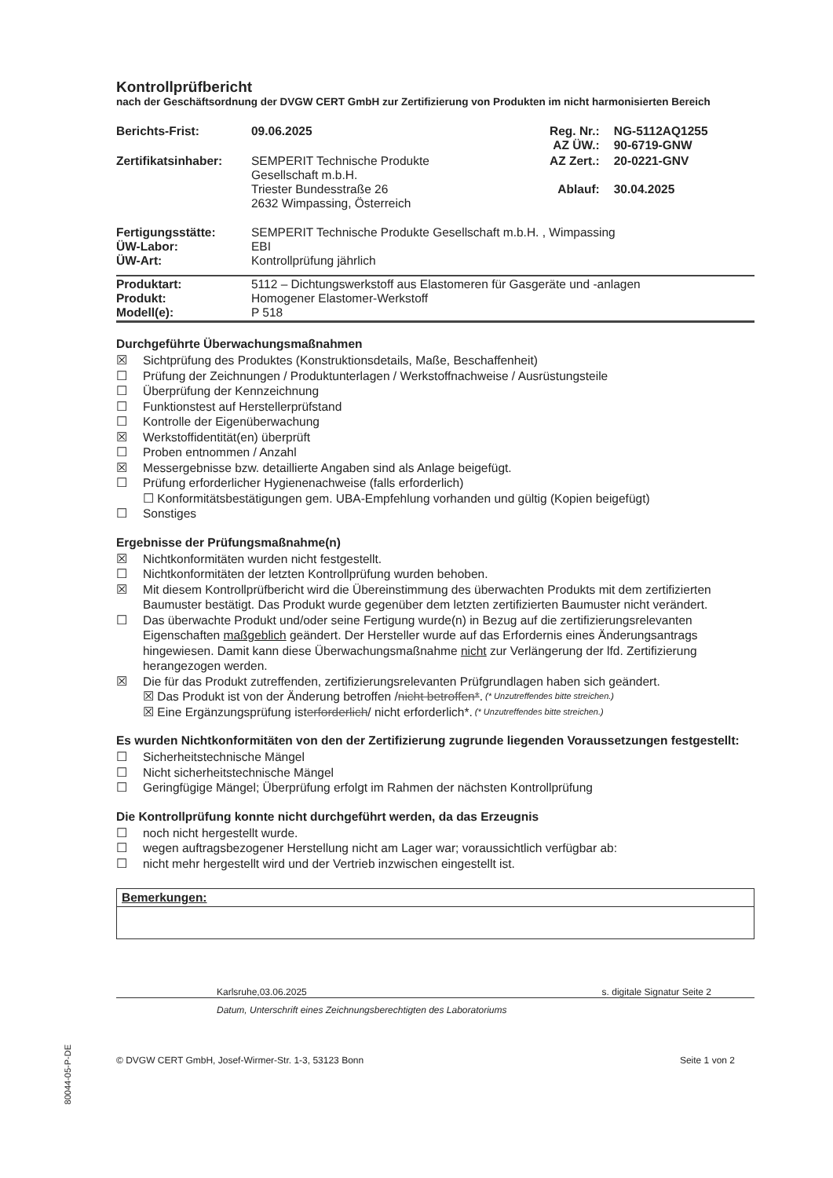Kontrollprüfbericht
nach der Geschäftsordnung der DVGW CERT GmbH zur Zertifizierung von Produkten im nicht harmonisierten Bereich
| Berichts-Frist: | 09.06.2025 | Reg. Nr.: AZ ÜW.: | NG-5112AQ1255 90-6719-GNW |
| Zertifikatsinhaber: | SEMPERIT Technische Produkte Gesellschaft m.b.H. Triester Bundesstraße 26 2632 Wimpassing, Österreich | AZ Zert.: Ablauf: | 20-0221-GNV 30.04.2025 |
| Fertigungsstätte: ÜW-Labor: ÜW-Art: | SEMPERIT Technische Produkte Gesellschaft m.b.H. , Wimpassing EBI Kontrollprüfung jährlich | | |
| Produktart: Produkt: Modell(e): | 5112 – Dichtungswerkstoff aus Elastomeren für Gasgeräte und -anlagen Homogener Elastomer-Werkstoff P 518 |
Durchgeführte Überwachungsmaßnahmen
☒ Sichtprüfung des Produktes (Konstruktionsdetails, Maße, Beschaffenheit)
☐ Prüfung der Zeichnungen / Produktunterlagen / Werkstoffnachweise / Ausrüstungsteile
☐ Überprüfung der Kennzeichnung
☐ Funktionstest auf Herstellerprüfstand
☐ Kontrolle der Eigenüberwachung
☒ Werkstoffidentität(en) überprüft
☐ Proben entnommen / Anzahl
☒ Messergebnisse bzw. detaillierte Angaben sind als Anlage beigefügt.
☐ Prüfung erforderlicher Hygienenachweise (falls erforderlich)
☐ Konformitätsbestätigungen gem. UBA-Empfehlung vorhanden und gültig (Kopien beigefügt)
☐ Sonstiges
Ergebnisse der Prüfungsmaßnahme(n)
☒ Nichtkonformitäten wurden nicht festgestellt.
☐ Nichtkonformitäten der letzten Kontrollprüfung wurden behoben.
☒ Mit diesem Kontrollprüfbericht wird die Übereinstimmung des überwachten Produkts mit dem zertifizierten Baumuster bestätigt. Das Produkt wurde gegenüber dem letzten zertifizierten Baumuster nicht verändert.
☐ Das überwachte Produkt und/oder seine Fertigung wurde(n) in Bezug auf die zertifizierungsrelevanten Eigenschaften maßgeblich geändert. Der Hersteller wurde auf das Erfordernis eines Änderungsantrags hingewiesen. Damit kann diese Überwachungsmaßnahme nicht zur Verlängerung der lfd. Zertifizierung herangezogen werden.
☒ Die für das Produkt zutreffenden, zertifizierungsrelevanten Prüfgrundlagen haben sich geändert.
☒ Das Produkt ist von der Änderung betroffen / nicht betroffen*. (* Unzutreffendes bitte streichen.)
☒ Eine Ergänzungsprüfung ist erforderlich / nicht erforderlich*. (* Unzutreffendes bitte streichen.)
Es wurden Nichtkonformitäten von den der Zertifizierung zugrunde liegenden Voraussetzungen festgestellt:
☐ Sicherheitstechnische Mängel
☐ Nicht sicherheitstechnische Mängel
☐ Geringfügige Mängel; Überprüfung erfolgt im Rahmen der nächsten Kontrollprüfung
Die Kontrollprüfung konnte nicht durchgeführt werden, da das Erzeugnis
☐ noch nicht hergestellt wurde.
☐ wegen auftragsbezogener Herstellung nicht am Lager war; voraussichtlich verfügbar ab:
☐ nicht mehr hergestellt wird und der Vertrieb inzwischen eingestellt ist.
Bemerkungen:
Karlsruhe,03.06.2025 s. digitale Signatur Seite 2
Datum, Unterschrift eines Zeichnungsberechtigten des Laboratoriums
© DVGW CERT GmbH, Josef-Wirmer-Str. 1-3, 53123 Bonn Seite 1 von 2
80044-05-P-DE